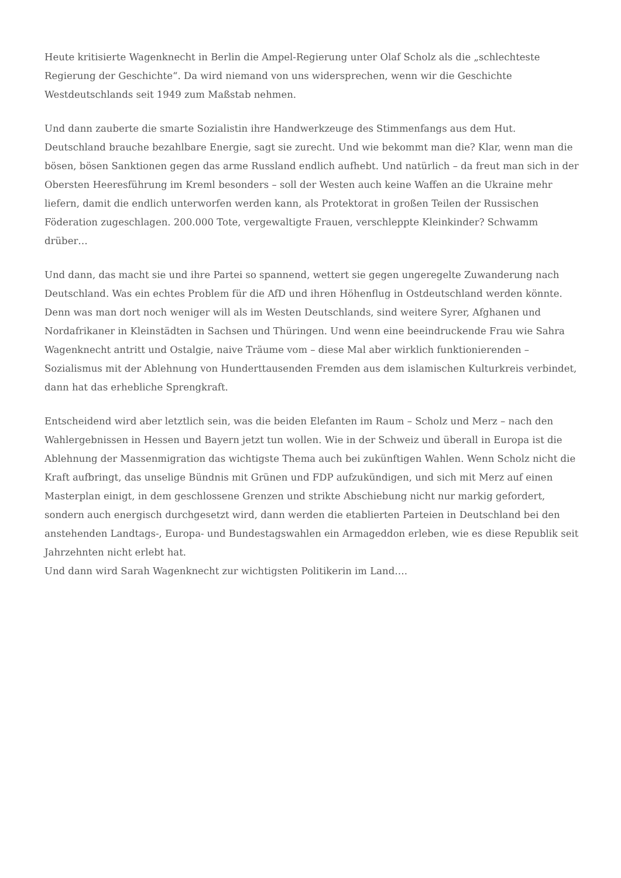Heute kritisierte Wagenknecht in Berlin die Ampel-Regierung unter Olaf Scholz als die „schlechteste Regierung der Geschichte“. Da wird niemand von uns widersprechen, wenn wir die Geschichte Westdeutschlands seit 1949 zum Maßstab nehmen.
Und dann zauberte die smarte Sozialistin ihre Handwerkzeuge des Stimmenfangs aus dem Hut. Deutschland brauche bezahlbare Energie, sagt sie zurecht. Und wie bekommt man die? Klar, wenn man die bösen, bösen Sanktionen gegen das arme Russland endlich aufhebt. Und natürlich – da freut man sich in der Obersten Heeresführung im Kreml besonders – soll der Westen auch keine Waffen an die Ukraine mehr liefern, damit die endlich unterworfen werden kann, als Protektorat in großen Teilen der Russischen Föderation zugeschlagen. 200.000 Tote, vergewaltigte Frauen, verschleppte Kleinkinder? Schwamm drüber…
Und dann, das macht sie und ihre Partei so spannend, wettert sie gegen ungeregelte Zuwanderung nach Deutschland. Was ein echtes Problem für die AfD und ihren Höhenflug in Ostdeutschland werden könnte. Denn was man dort noch weniger will als im Westen Deutschlands, sind weitere Syrer, Afghanen und Nordafrikaner in Kleinstädten in Sachsen und Thüringen. Und wenn eine beeindruckende Frau wie Sahra Wagenknecht antritt und Ostalgie, naive Träume vom – diese Mal aber wirklich funktionierenden – Sozialismus mit der Ablehnung von Hunderttausenden Fremden aus dem islamischen Kulturkreis verbindet, dann hat das erhebliche Sprengkraft.
Entscheidend wird aber letztlich sein, was die beiden Elefanten im Raum – Scholz und Merz – nach den Wahlergebnissen in Hessen und Bayern jetzt tun wollen. Wie in der Schweiz und überall in Europa ist die Ablehnung der Massenmigration das wichtigste Thema auch bei zukünftigen Wahlen. Wenn Scholz nicht die Kraft aufbringt, das unselige Bündnis mit Grünen und FDP aufzukündigen, und sich mit Merz auf einen Masterplan einigt, in dem geschlossene Grenzen und strikte Abschiebung nicht nur markig gefordert, sondern auch energisch durchgesetzt wird, dann werden die etablierten Parteien in Deutschland bei den anstehenden Landtags-, Europa- und Bundestagswahlen ein Armageddon erleben, wie es diese Republik seit Jahrzehnten nicht erlebt hat.
Und dann wird Sarah Wagenknecht zur wichtigsten Politikerin im Land….